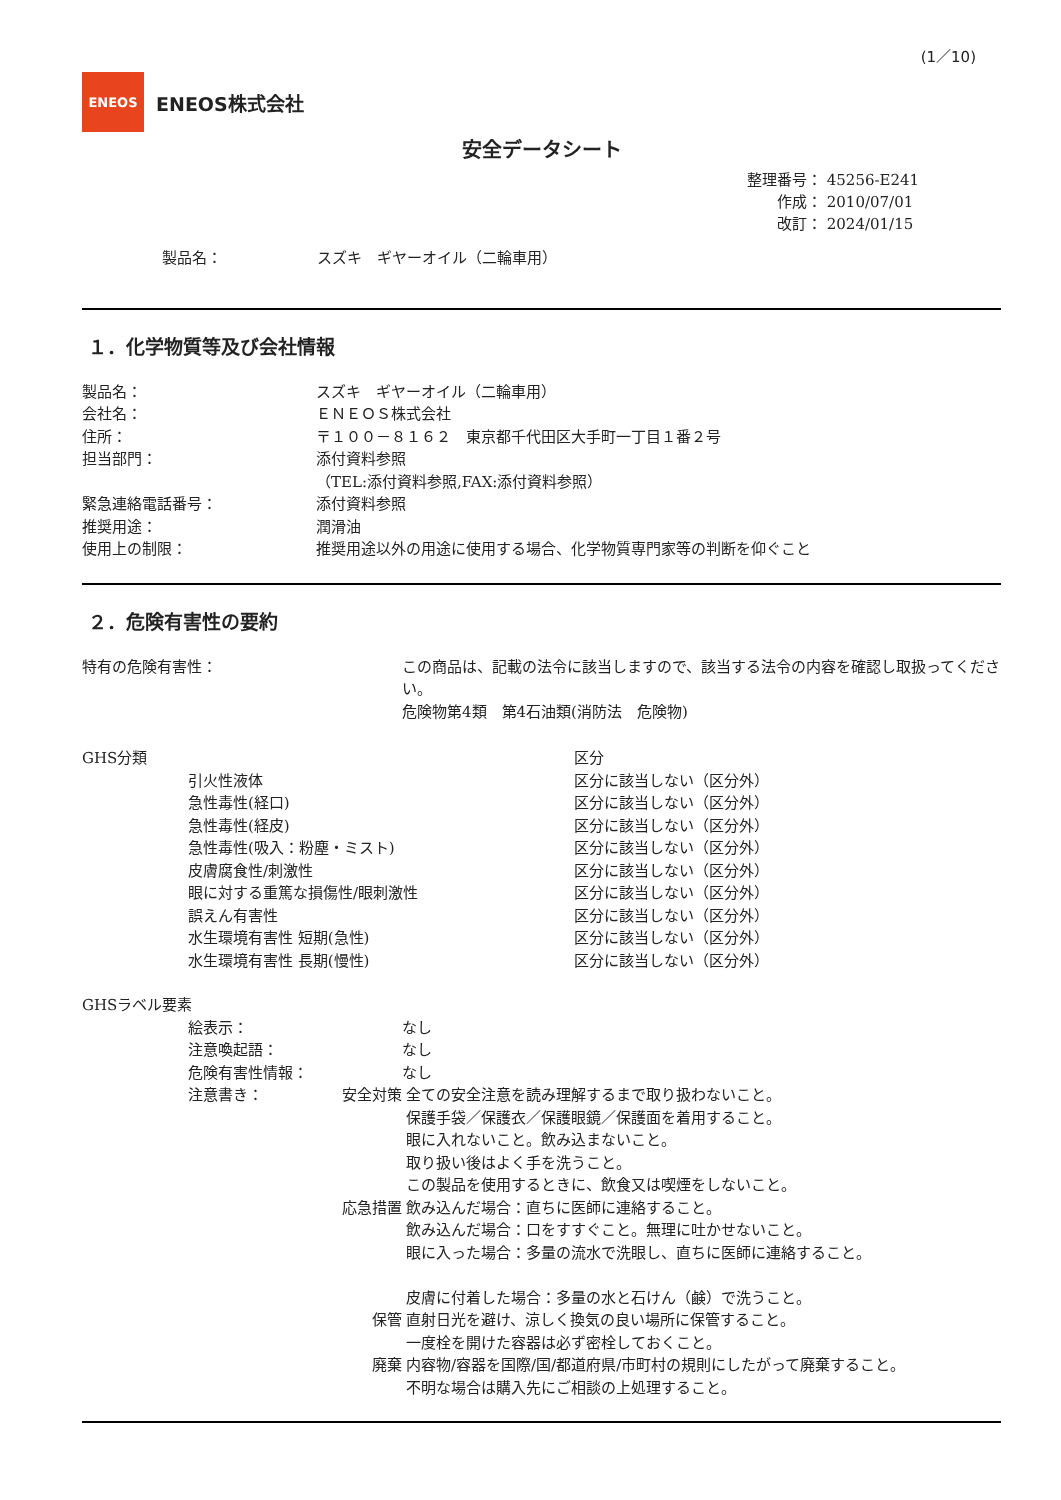(1／10)
ENEOS
ENEOS株式会社
安全データシート
整理番号： 45256-E241
作成： 2010/07/01
改訂： 2024/01/15
製品名： スズキ　ギヤーオイル（二輪車用）
１．化学物質等及び会社情報
製品名： スズキ　ギヤーオイル（二輪車用）
会社名： ＥＮＥＯＳ株式会社
住所： 〒１００－８１６２　東京都千代田区大手町一丁目１番２号
担当部門： 添付資料参照
（TEL:添付資料参照,FAX:添付資料参照）
緊急連絡電話番号： 添付資料参照
推奨用途： 潤滑油
使用上の制限： 推奨用途以外の用途に使用する場合、化学物質専門家等の判断を仰ぐこと
２．危険有害性の要約
特有の危険有害性： この商品は、記載の法令に該当しますので、該当する法令の内容を確認し取扱ってください。
危険物第4類　第4石油類(消防法　危険物)
GHS分類 区分
引火性液体
急性毒性(経口)
急性毒性(経皮)
急性毒性(吸入：粉塵・ミスト)
皮膚腐食性/刺激性
眼に対する重篤な損傷性/眼刺激性
誤えん有害性
水生環境有害性 短期(急性)
水生環境有害性 長期(慢性)
区分に該当しない（区分外）
区分に該当しない（区分外）
区分に該当しない（区分外）
区分に該当しない（区分外）
区分に該当しない（区分外）
区分に該当しない（区分外）
区分に該当しない（区分外）
区分に該当しない（区分外）
区分に該当しない（区分外）
GHSラベル要素
絵表示： なし
注意喚起語： なし
危険有害性情報： なし
注意書き： 安全対策 全ての安全注意を読み理解するまで取り扱わないこと。
保護手袋／保護衣／保護眼鏡／保護面を着用すること。
眼に入れないこと。飲み込まないこと。
取り扱い後はよく手を洗うこと。
この製品を使用するときに、飲食又は喫煙をしないこと。
応急措置 飲み込んだ場合：直ちに医師に連絡すること。
飲み込んだ場合：口をすすぐこと。無理に吐かせないこと。
眼に入った場合：多量の流水で洗眼し、直ちに医師に連絡すること。
皮膚に付着した場合：多量の水と石けん（鹸）で洗うこと。
保管 直射日光を避け、涼しく換気の良い場所に保管すること。
一度栓を開けた容器は必ず密栓しておくこと。
廃棄 内容物/容器を国際/国/都道府県/市町村の規則にしたがって廃棄すること。
不明な場合は購入先にご相談の上処理すること。